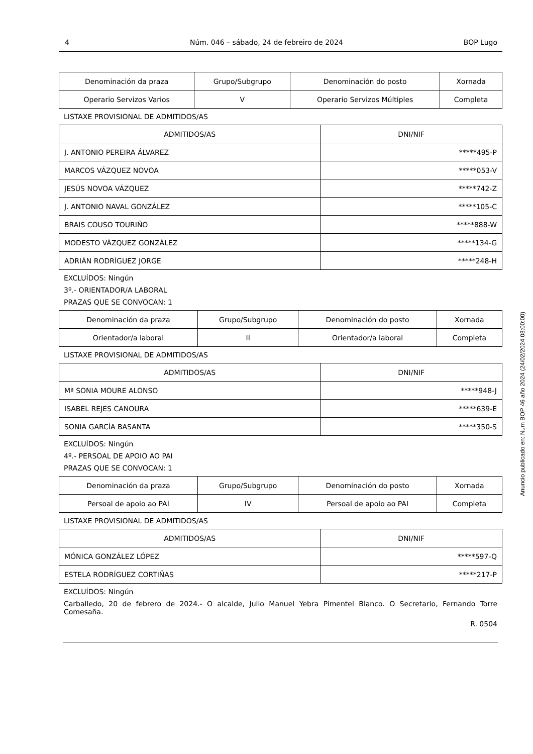4 Núm. 046 – sábado, 24 de febreiro de 2024 BOP Lugo
| Denominación da praza | Grupo/Subgrupo | Denominación do posto | Xornada |
| --- | --- | --- | --- |
| Operario Servizos Varios | V | Operario Servizos Múltiples | Completa |
LISTAXE PROVISIONAL DE ADMITIDOS/AS
| ADMITIDOS/AS | DNI/NIF |
| --- | --- |
| J. ANTONIO PEREIRA ÁLVAREZ | *****495-P |
| MARCOS VÁZQUEZ NOVOA | *****053-V |
| JESÚS NOVOA VÁZQUEZ | *****742-Z |
| J. ANTONIO NAVAL GONZÁLEZ | *****105-C |
| BRAIS COUSO TOURIÑO | *****888-W |
| MODESTO VÁZQUEZ GONZÁLEZ | *****134-G |
| ADRIÁN RODRÍGUEZ JORGE | *****248-H |
EXCLUÍDOS: Ningún
3º.- ORIENTADOR/A LABORAL
PRAZAS QUE SE CONVOCAN: 1
| Denominación da praza | Grupo/Subgrupo | Denominación do posto | Xornada |
| --- | --- | --- | --- |
| Orientador/a laboral | II | Orientador/a laboral | Completa |
LISTAXE PROVISIONAL DE ADMITIDOS/AS
| ADMITIDOS/AS | DNI/NIF |
| --- | --- |
| Mª SONIA MOURE ALONSO | *****948-J |
| ISABEL REJES CANOURA | *****639-E |
| SONIA GARCÍA BASANTA | *****350-S |
EXCLUÍDOS: Ningún
4º.- PERSOAL DE APOIO AO PAI
PRAZAS QUE SE CONVOCAN: 1
| Denominación da praza | Grupo/Subgrupo | Denominación do posto | Xornada |
| --- | --- | --- | --- |
| Persoal de apoio ao PAI | IV | Persoal de apoio ao PAI | Completa |
LISTAXE PROVISIONAL DE ADMITIDOS/AS
| ADMITIDOS/AS | DNI/NIF |
| --- | --- |
| MÓNICA GONZÁLEZ LÓPEZ | *****597-Q |
| ESTELA RODRÍGUEZ CORTIÑAS | *****217-P |
EXCLUÍDOS: Ningún
Carballedo, 20 de febrero de 2024.- O alcalde, Julio Manuel Yebra Pimentel Blanco. O Secretario, Fernando Torre Comesaña.
R. 0504
Anuncio publicado en: Num BOP 46 año 2024 (24/02/2024 08:00:00)